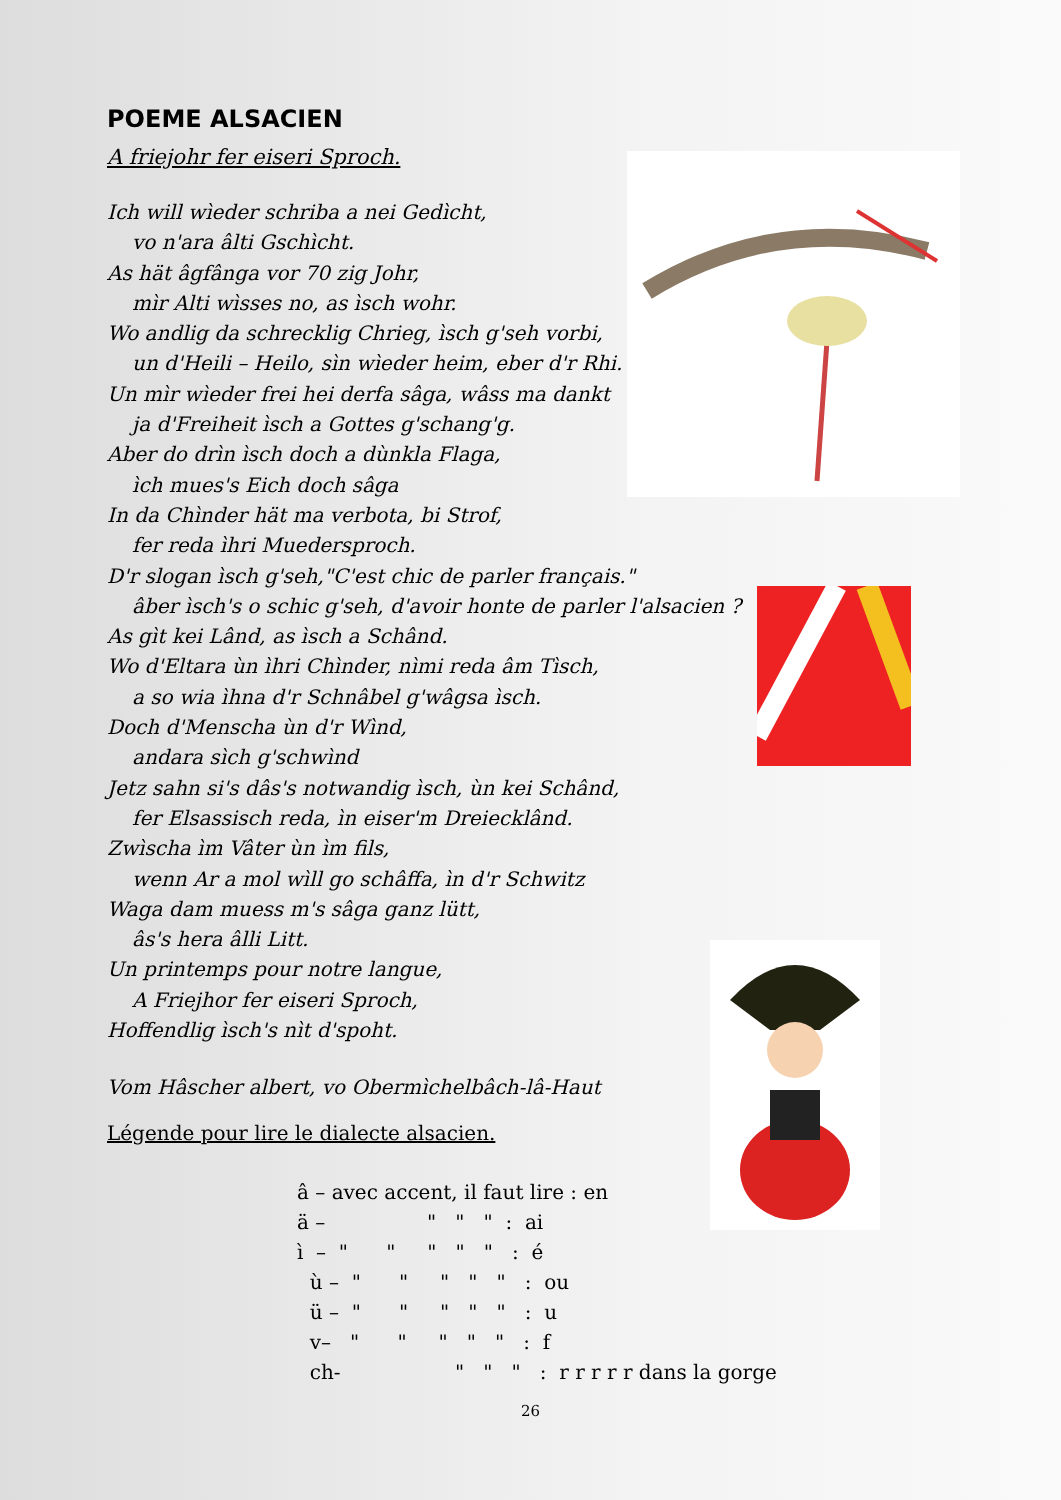POEME ALSACIEN
A friejohr fer eiseri Sproch.
Ich will wìeder schriba a nei Gedìcht,
vo n'ara âlti Gschìcht.
As hät âgfânga vor 70 zig Johr,
mìr Alti wìsses no, as ìsch wohr.
Wo andlig da schrecklig Chrieg, ìsch g'seh vorbi,
un d'Heili – Heilo, sìn wìeder heim, eber d'r Rhi.
Un mìr wìeder frei hei derfa sâga, wâss ma dankt
ja d'Freiheit ìsch a Gottes g'schang'g.
Aber do drìn ìsch doch a dùnkla Flaga,
ìch mues's Eich doch sâga
In da Chìnder hät ma verbota, bi Strof,
fer reda ìhri Muedersproch.
D'r slogan ìsch g'seh,"C'est chic de parler français."
âber ìsch's o schic g'seh, d'avoir honte de parler l'alsacien ?
As gìt kei Lând, as ìsch a Schând.
Wo d'Eltara ùn ìhri Chìnder, nìmi reda âm Tìsch,
a so wia ìhna d'r Schnâbel g'wâgsa ìsch.
Doch d'Menscha ùn d'r Wìnd,
andara sìch g'schwìnd
Jetz sahn si's dâs's notwandig ìsch, ùn kei Schând,
fer Elsassisch reda, ìn eiser'm Dreiecklând.
Zwìscha ìm Vâter ùn ìm fils,
wenn Ar a mol wìll go schâffa, ìn d'r Schwitz
Waga dam muess m's sâga ganz lütt,
âs's hera âlli Litt.
Un printemps pour notre langue,
A Friejhor fer eiseri Sproch,
Hoffendlig ìsch's nìt d'spoht.
Vom Hâscher albert, vo Obermìchelbâch-lâ-Haut
Légende pour lire le dialecte alsacien.
â – avec accent, il faut lire : en ä – " " " : ai ì – " " " " " : é ù – " " " " " : ou ü – " " " " " : u v– " " " " " : f ch- " " " : r r r r r dans la gorge
26